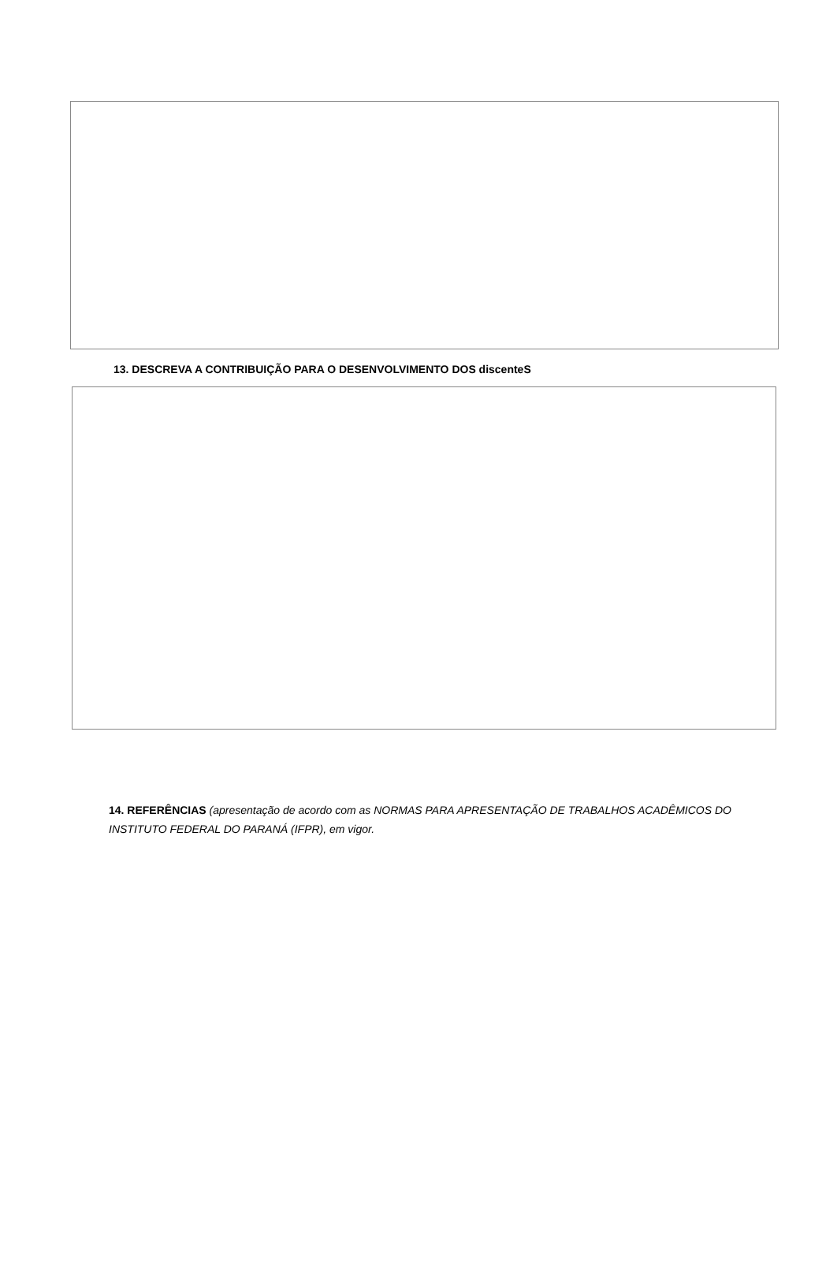13. DESCREVA A CONTRIBUIÇÃO PARA O DESENVOLVIMENTO DOS discenteS
14. REFERÊNCIAS (apresentação de acordo com as NORMAS PARA APRESENTAÇÃO DE TRABALHOS ACADÊMICOS DO INSTITUTO FEDERAL DO PARANÁ (IFPR), em vigor.